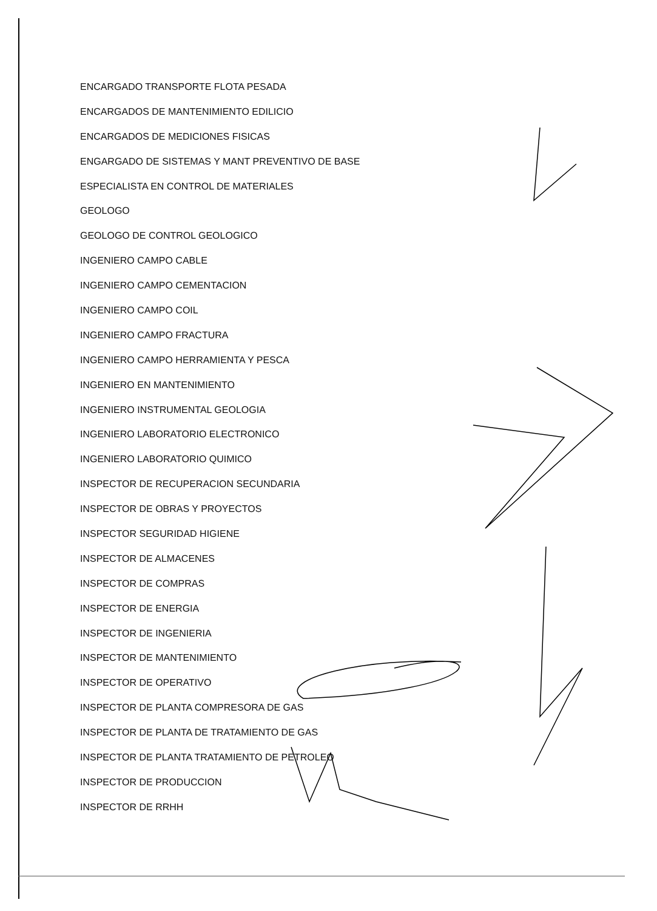ENCARGADO TRANSPORTE FLOTA PESADA
ENCARGADOS DE MANTENIMIENTO EDILICIO
ENCARGADOS DE MEDICIONES FISICAS
ENGARGADO DE SISTEMAS Y MANT PREVENTIVO DE BASE
ESPECIALISTA EN CONTROL DE MATERIALES
GEOLOGO
GEOLOGO DE CONTROL GEOLOGICO
INGENIERO CAMPO CABLE
INGENIERO CAMPO CEMENTACION
INGENIERO CAMPO COIL
INGENIERO CAMPO FRACTURA
INGENIERO CAMPO HERRAMIENTA Y PESCA
INGENIERO EN MANTENIMIENTO
INGENIERO INSTRUMENTAL GEOLOGIA
INGENIERO LABORATORIO ELECTRONICO
INGENIERO LABORATORIO QUIMICO
INSPECTOR DE RECUPERACION SECUNDARIA
INSPECTOR DE OBRAS Y PROYECTOS
INSPECTOR SEGURIDAD HIGIENE
INSPECTOR DE ALMACENES
INSPECTOR DE COMPRAS
INSPECTOR DE ENERGIA
INSPECTOR DE INGENIERIA
INSPECTOR DE MANTENIMIENTO
INSPECTOR DE OPERATIVO
INSPECTOR DE PLANTA COMPRESORA DE GAS
INSPECTOR DE PLANTA DE TRATAMIENTO DE GAS
INSPECTOR DE PLANTA TRATAMIENTO DE PETROLEO
INSPECTOR DE PRODUCCION
INSPECTOR DE RRHH